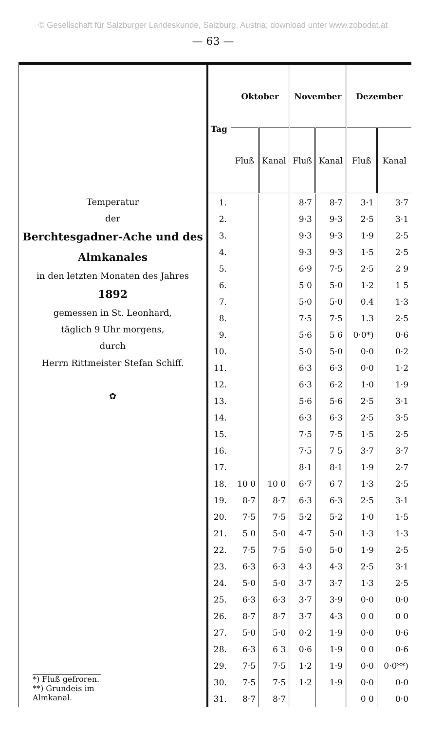© Gesellschaft für Salzburger Landeskunde, Salzburg, Austria; download unter www.zobodat.at
— 63 —
Temperatur
der
Berchtesgadner-Ache und des Almkanales
in den letzten Monaten des Jahres
1892
gemessen in St. Leonhard,
täglich 9 Uhr morgens,
durch
Herrn Rittmeister Stefan Schiff.
✿
*) Fluß gefroren.
**) Grundeis im Almkanal.
| Tag | Oktober | | November | | Dezember | |
| --- | --- | --- | --- | --- | --- | --- |
| | Fluß | Kanal | Fluß | Kanal | Fluß | Kanal |
| 1. | | | 8·7 | 8·7 | 3·1 | 3·7 |
| 2. | | | 9·3 | 9·3 | 2·5 | 3·1 |
| 3. | | | 9·3 | 9·3 | 1·9 | 2·5 |
| 4. | | | 9·3 | 9·3 | 1·5 | 2·5 |
| 5. | | | 6·9 | 7·5 | 2·5 | 2 9 |
| 6. | | | 5 0 | 5·0 | 1·2 | 1 5 |
| 7. | | | 5·0 | 5·0 | 0.4 | 1·3 |
| 8. | | | 7·5 | 7·5 | 1.3 | 2·5 |
| 9. | | | 5·6 | 5 6 | 0·0*) | 0·6 |
| 10. | | | 5·0 | 5·0 | 0·0 | 0·2 |
| 11. | | | 6·3 | 6·3 | 0·0 | 1·2 |
| 12. | | | 6·3 | 6·2 | 1·0 | 1·9 |
| 13. | | | 5·6 | 5·6 | 2·5 | 3·1 |
| 14. | | | 6·3 | 6·3 | 2·5 | 3·5 |
| 15. | | | 7·5 | 7·5 | 1·5 | 2·5 |
| 16. | | | 7·5 | 7 5 | 3·7 | 3·7 |
| 17. | | | 8·1 | 8·1 | 1·9 | 2·7 |
| 18. | 10 0 | 10 0 | 6·7 | 6 7 | 1·3 | 2·5 |
| 19. | 8·7 | 8·7 | 6·3 | 6·3 | 2·5 | 3·1 |
| 20. | 7·5 | 7·5 | 5·2 | 5·2 | 1·0 | 1·5 |
| 21. | 5 0 | 5·0 | 4·7 | 5·0 | 1·3 | 1·3 |
| 22. | 7·5 | 7·5 | 5·0 | 5·0 | 1·9 | 2·5 |
| 23. | 6·3 | 6·3 | 4·3 | 4·3 | 2·5 | 3·1 |
| 24. | 5·0 | 5·0 | 3·7 | 3·7 | 1·3 | 2·5 |
| 25. | 6·3 | 6·3 | 3·7 | 3·9 | 0·0 | 0·0 |
| 26. | 8·7 | 8·7 | 3·7 | 4·3 | 0 0 | 0 0 |
| 27. | 5·0 | 5·0 | 0·2 | 1·9 | 0·0 | 0·6 |
| 28. | 6·3 | 6 3 | 0·6 | 1·9 | 0 0 | 0·6 |
| 29. | 7·5 | 7·5 | 1·2 | 1·9 | 0·0 | 0·0**) |
| 30. | 7·5 | 7·5 | 1·2 | 1·9 | 0·0 | 0·0 |
| 31. | 8·7 | 8·7 | | | 0 0 | 0·0 |